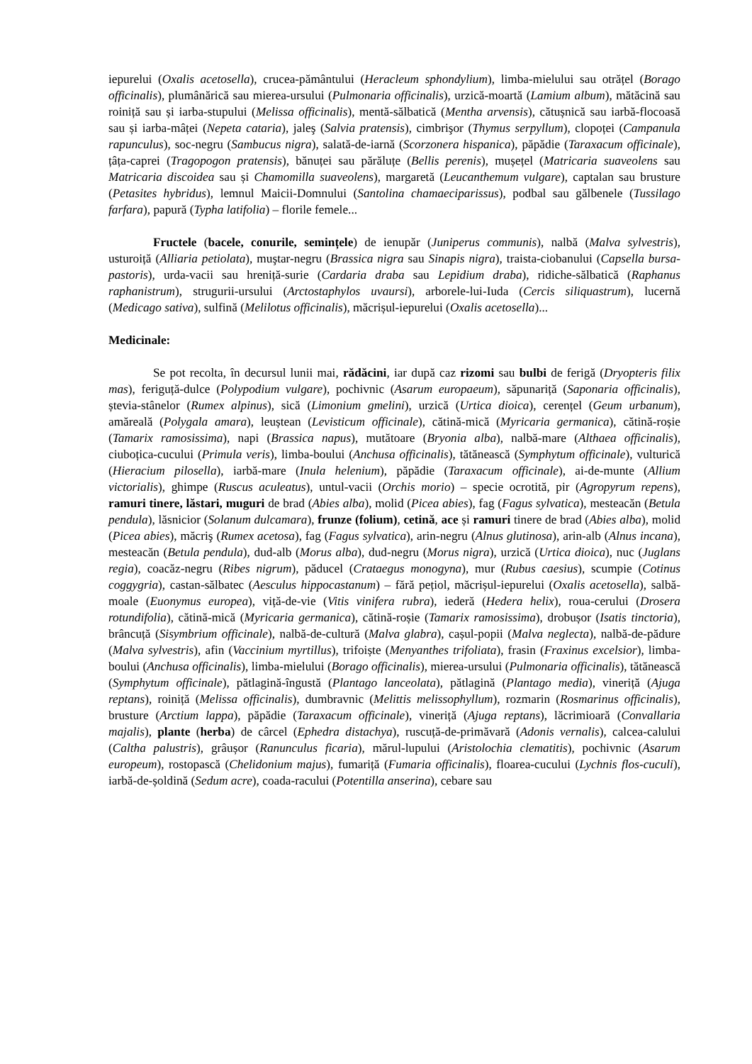iepurelui (Oxalis acetosella), crucea-pământului (Heracleum sphondylium), limba-mielului sau otrățel (Borago officinalis), plumânărică sau mierea-ursului (Pulmonaria officinalis), urzică-moartă (Lamium album), mătăcină sau roiniță sau și iarba-stupului (Melissa officinalis), mentă-sălbatică (Mentha arvensis), cătușnică sau iarbă-flocoasă sau și iarba-mâței (Nepeta cataria), jaleş (Salvia pratensis), cimbrişor (Thymus serpyllum), clopoței (Campanula rapunculus), soc-negru (Sambucus nigra), salată-de-iarnă (Scorzonera hispanica), păpădie (Taraxacum officinale), țâța-caprei (Tragopogon pratensis), bănuței sau părăluțe (Bellis perenis), mușețel (Matricaria suaveolens sau Matricaria discoidea sau și Chamomilla suaveolens), margaretă (Leucanthemum vulgare), captalan sau brusture (Petasites hybridus), lemnul Maicii-Domnului (Santolina chamaeciparissus), podbal sau gălbenele (Tussilago farfara), papură (Typha latifolia) – florile femele...
Fructele (bacele, conurile, semințele) de ienupăr (Juniperus communis), nalbă (Malva sylvestris), usturoiță (Alliaria petiolata), muştar-negru (Brassica nigra sau Sinapis nigra), traista-ciobanului (Capsella bursa-pastoris), urda-vacii sau hreniță-surie (Cardaria draba sau Lepidium draba), ridiche-sălbatică (Raphanus raphanistrum), strugurii-ursului (Arctostaphylos uvaursi), arborele-lui-Iuda (Cercis siliquastrum), lucernă (Medicago sativa), sulfină (Melilotus officinalis), măcrișul-iepurelui (Oxalis acetosella)...
Medicinale:
Se pot recolta, în decursul lunii mai, rădăcini, iar după caz rizomi sau bulbi de ferigă (Dryopteris filix mas), feriguță-dulce (Polypodium vulgare), pochivnic (Asarum europaeum), săpunariță (Saponaria officinalis), ștevia-stânelor (Rumex alpinus), sică (Limonium gmelini), urzică (Urtica dioica), cerențel (Geum urbanum), amăreală (Polygala amara), leuștean (Levisticum officinale), cătină-mică (Myricaria germanica), cătină-roșie (Tamarix ramosissima), napi (Brassica napus), mutătoare (Bryonia alba), nalbă-mare (Althaea officinalis), ciuboțica-cucului (Primula veris), limba-boului (Anchusa officinalis), tătănească (Symphytum officinale), vulturică (Hieracium pilosella), iarbă-mare (Inula helenium), păpădie (Taraxacum officinale), ai-de-munte (Allium victorialis), ghimpe (Ruscus aculeatus), untul-vacii (Orchis morio) – specie ocrotită, pir (Agropyrum repens), ramuri tinere, lăstari, muguri de brad (Abies alba), molid (Picea abies), fag (Fagus sylvatica), mesteacăn (Betula pendula), lăsnicior (Solanum dulcamara), frunze (folium), cetină, ace și ramuri tinere de brad (Abies alba), molid (Picea abies), măcriş (Rumex acetosa), fag (Fagus sylvatica), arin-negru (Alnus glutinosa), arin-alb (Alnus incana), mesteacăn (Betula pendula), dud-alb (Morus alba), dud-negru (Morus nigra), urzică (Urtica dioica), nuc (Juglans regia), coacăz-negru (Ribes nigrum), păducel (Crataegus monogyna), mur (Rubus caesius), scumpie (Cotinus coggygria), castan-sălbatec (Aesculus hippocastanum) – fără pețiol, măcrișul-iepurelui (Oxalis acetosella), salbă-moale (Euonymus europea), viță-de-vie (Vitis vinifera rubra), iederă (Hedera helix), roua-cerului (Drosera rotundifolia), cătină-mică (Myricaria germanica), cătină-roșie (Tamarix ramosissima), drobușor (Isatis tinctoria), brâncuță (Sisymbrium officinale), nalbă-de-cultură (Malva glabra), cașul-popii (Malva neglecta), nalbă-de-pădure (Malva sylvestris), afin (Vaccinium myrtillus), trifoiște (Menyanthes trifoliata), frasin (Fraxinus excelsior), limba-boului (Anchusa officinalis), limba-mielului (Borago officinalis), mierea-ursului (Pulmonaria officinalis), tătănească (Symphytum officinale), pătlagină-îngustă (Plantago lanceolata), pătlagină (Plantago media), vineriță (Ajuga reptans), roiniță (Melissa officinalis), dumbravnic (Melittis melissophyllum), rozmarin (Rosmarinus officinalis), brusture (Arctium lappa), păpădie (Taraxacum officinale), vineriță (Ajuga reptans), lăcrimioară (Convallaria majalis), plante (herba) de cârcel (Ephedra distachya), ruscuță-de-primăvară (Adonis vernalis), calcea-calului (Caltha palustris), grâușor (Ranunculus ficaria), mărul-lupului (Aristolochia clematitis), pochivnic (Asarum europeum), rostopască (Chelidonium majus), fumariță (Fumaria officinalis), floarea-cucului (Lychnis flos-cuculi), iarbă-de-șoldină (Sedum acre), coada-racului (Potentilla anserina), cebare sau